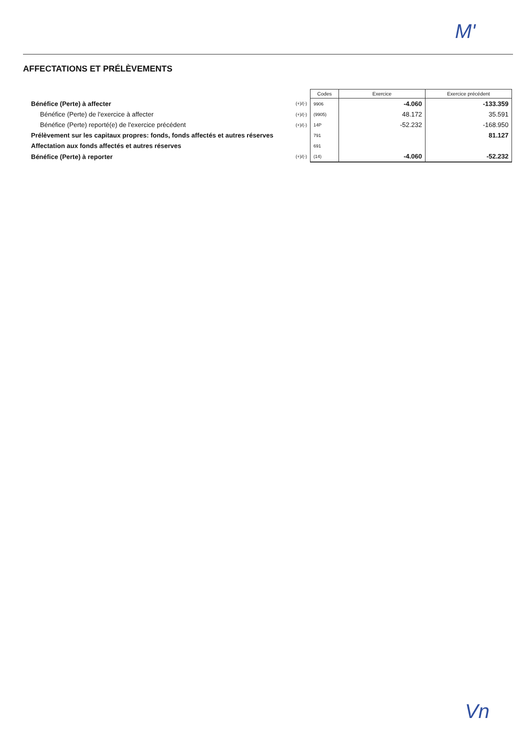M'
AFFECTATIONS ET PRÉLÈVEMENTS
| | | Codes | Exercice | Exercice précédent |
| Bénéfice (Perte) à affecter | (+)/(-) | 9906 | -4.060 | -133.359 |
| Bénéfice (Perte) de l'exercice à affecter | (+)/(-) | (9905) | 48.172 | 35.591 |
| Bénéfice (Perte) reporté(e) de l'exercice précédent | (+)/(-) | 14P | -52.232 | -168.950 |
| Prélèvement sur les capitaux propres: fonds, fonds affectés et autres réserves | | 791 | | 81.127 |
| Affectation aux fonds affectés et autres réserves | | 691 | | |
| Bénéfice (Perte) à reporter | (+)/(-) | (14) | -4.060 | -52.232 |
Vn